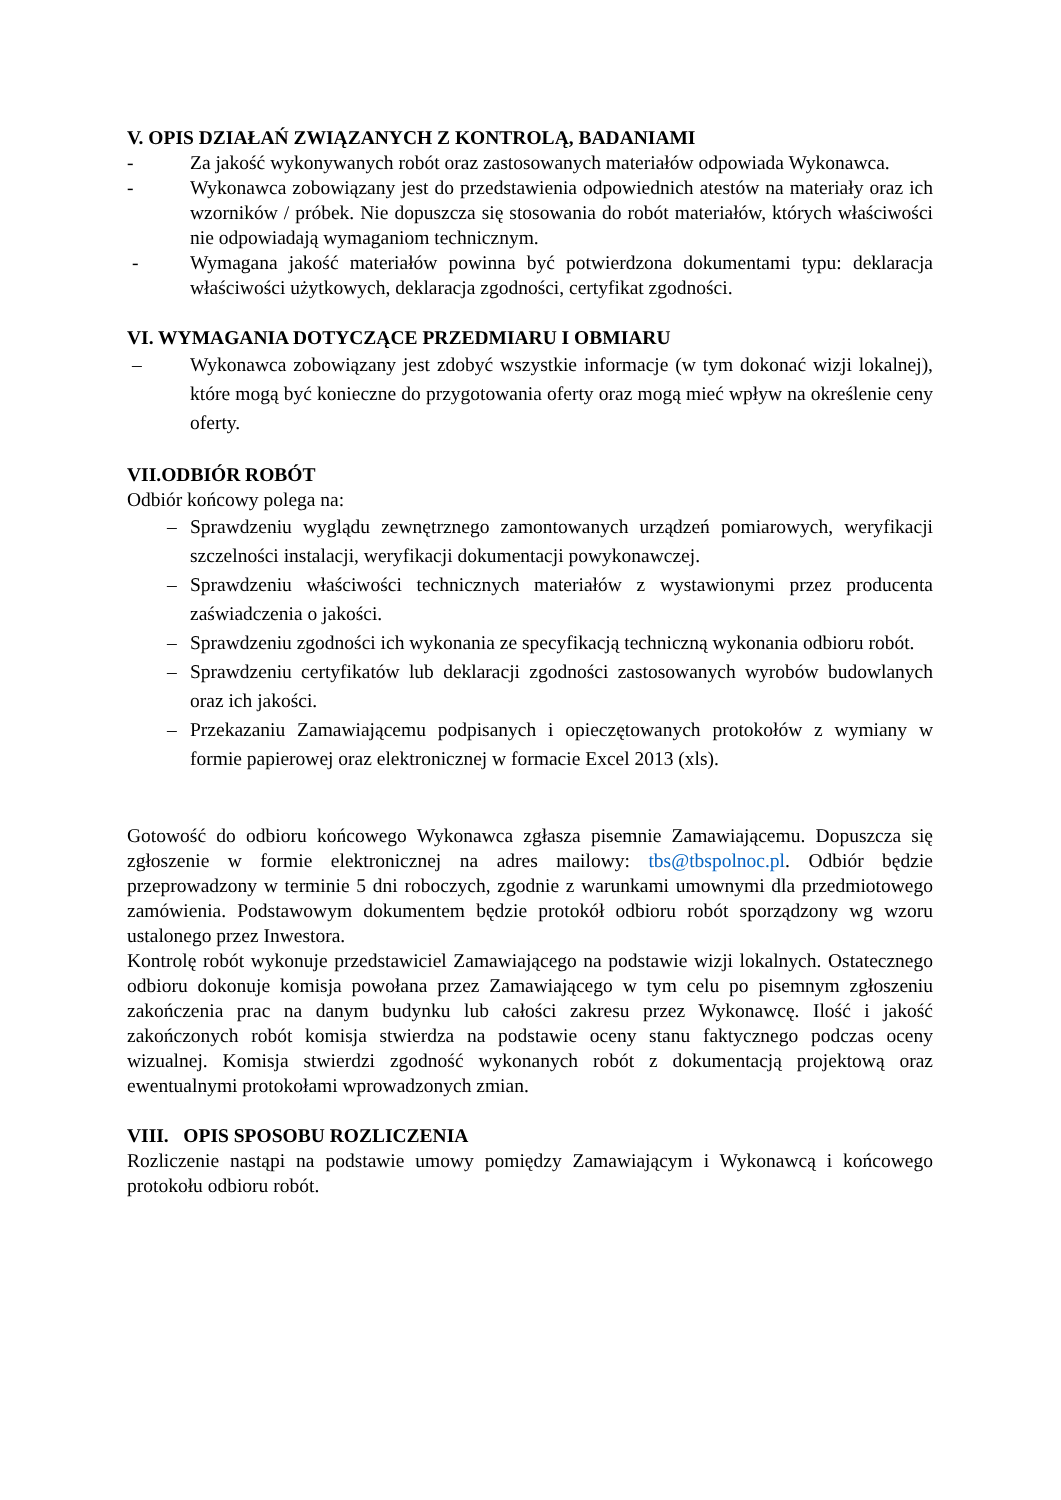V. OPIS DZIAŁAŃ ZWIĄZANYCH Z KONTROLĄ, BADANIAMI
- Za jakość wykonywanych robót oraz zastosowanych materiałów odpowiada Wykonawca.
- Wykonawca zobowiązany jest do przedstawienia odpowiednich atestów na materiały oraz ich wzorników / próbek. Nie dopuszcza się stosowania do robót materiałów, których właściwości nie odpowiadają wymaganiom technicznym.
- Wymagana jakość materiałów powinna być potwierdzona dokumentami typu: deklaracja właściwości użytkowych, deklaracja zgodności, certyfikat zgodności.
VI. WYMAGANIA DOTYCZĄCE PRZEDMIARU I OBMIARU
– Wykonawca zobowiązany jest zdobyć wszystkie informacje (w tym dokonać wizji lokalnej), które mogą być konieczne do przygotowania oferty oraz mogą mieć wpływ na określenie ceny oferty.
VII.ODBIÓR ROBÓT
Odbiór końcowy polega na:
– Sprawdzeniu wyglądu zewnętrznego zamontowanych urządzeń pomiarowych, weryfikacji szczelności instalacji, weryfikacji dokumentacji powykonawczej.
– Sprawdzeniu właściwości technicznych materiałów z wystawionymi przez producenta zaświadczenia o jakości.
– Sprawdzeniu zgodności ich wykonania ze specyfikacją techniczną wykonania odbioru robót.
– Sprawdzeniu certyfikatów lub deklaracji zgodności zastosowanych wyrobów budowlanych oraz ich jakości.
– Przekazaniu Zamawiającemu podpisanych i opieczętowanych protokołów z wymiany w formie papierowej oraz elektronicznej w formacie Excel 2013 (xls).
Gotowość do odbioru końcowego Wykonawca zgłasza pisemnie Zamawiającemu. Dopuszcza się zgłoszenie w formie elektronicznej na adres mailowy: tbs@tbspolnoc.pl. Odbiór będzie przeprowadzony w terminie 5 dni roboczych, zgodnie z warunkami umownymi dla przedmiotowego zamówienia. Podstawowym dokumentem będzie protokół odbioru robót sporządzony wg wzoru ustalonego przez Inwestora.
Kontrolę robót wykonuje przedstawiciel Zamawiającego na podstawie wizji lokalnych. Ostatecznego odbioru dokonuje komisja powołana przez Zamawiającego w tym celu po pisemnym zgłoszeniu zakończenia prac na danym budynku lub całości zakresu przez Wykonawcę. Ilość i jakość zakończonych robót komisja stwierdza na podstawie oceny stanu faktycznego podczas oceny wizualnej. Komisja stwierdzi zgodność wykonanych robót z dokumentacją projektową oraz ewentualnymi protokołami wprowadzonych zmian.
VIII. OPIS SPOSOBU ROZLICZENIA
Rozliczenie nastąpi na podstawie umowy pomiędzy Zamawiającym i Wykonawcą i końcowego protokołu odbioru robót.